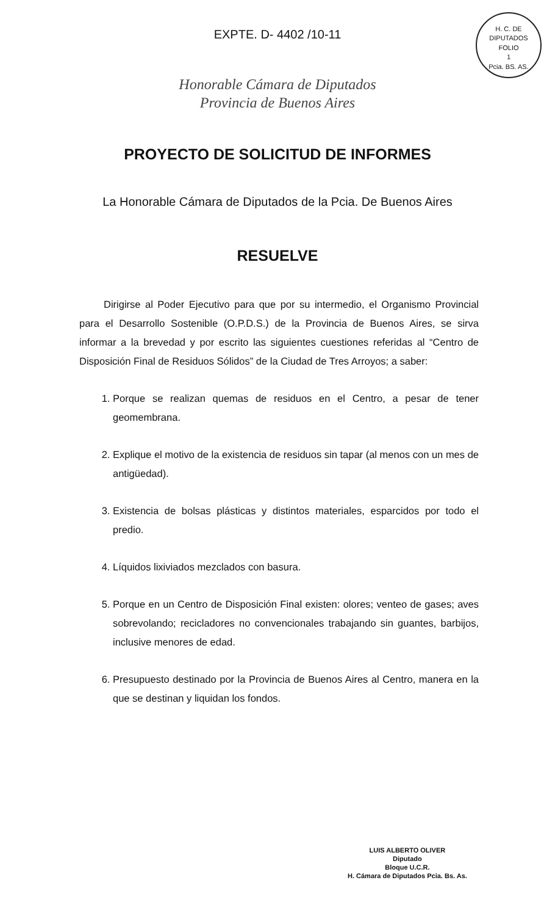H. C. DE DIPUTADOS
FOLIO
1
Pcia. BS. AS.
EXPTE. D- 4402 /10-11
Honorable Cámara de Diputados
Provincia de Buenos Aires
PROYECTO DE SOLICITUD DE INFORMES
La Honorable Cámara de Diputados de la Pcia. De Buenos Aires
RESUELVE
Dirigirse al Poder Ejecutivo para que por su intermedio, el Organismo Provincial para el Desarrollo Sostenible (O.P.D.S.) de la Provincia de Buenos Aires, se sirva informar a la brevedad y por escrito las siguientes cuestiones referidas al “Centro de Disposición Final de Residuos Sólidos” de la Ciudad de Tres Arroyos; a saber:
1. Porque se realizan quemas de residuos en el Centro, a pesar de tener geomembrana.
2. Explique el motivo de la existencia de residuos sin tapar (al menos con un mes de antigüedad).
3. Existencia de bolsas plásticas y distintos materiales, esparcidos por todo el predio.
4. Líquidos lixiviados mezclados con basura.
5. Porque en un Centro de Disposición Final existen: olores; venteo de gases; aves sobrevolando; recicladores no convencionales trabajando sin guantes, barbijos, inclusive menores de edad.
6. Presupuesto destinado por la Provincia de Buenos Aires al Centro, manera en la que se destinan y liquidan los fondos.
LUIS ALBERTO OLIVER
Diputado
Bloque U.C.R.
H. Cámara de Diputados Pcia. Bs. As.